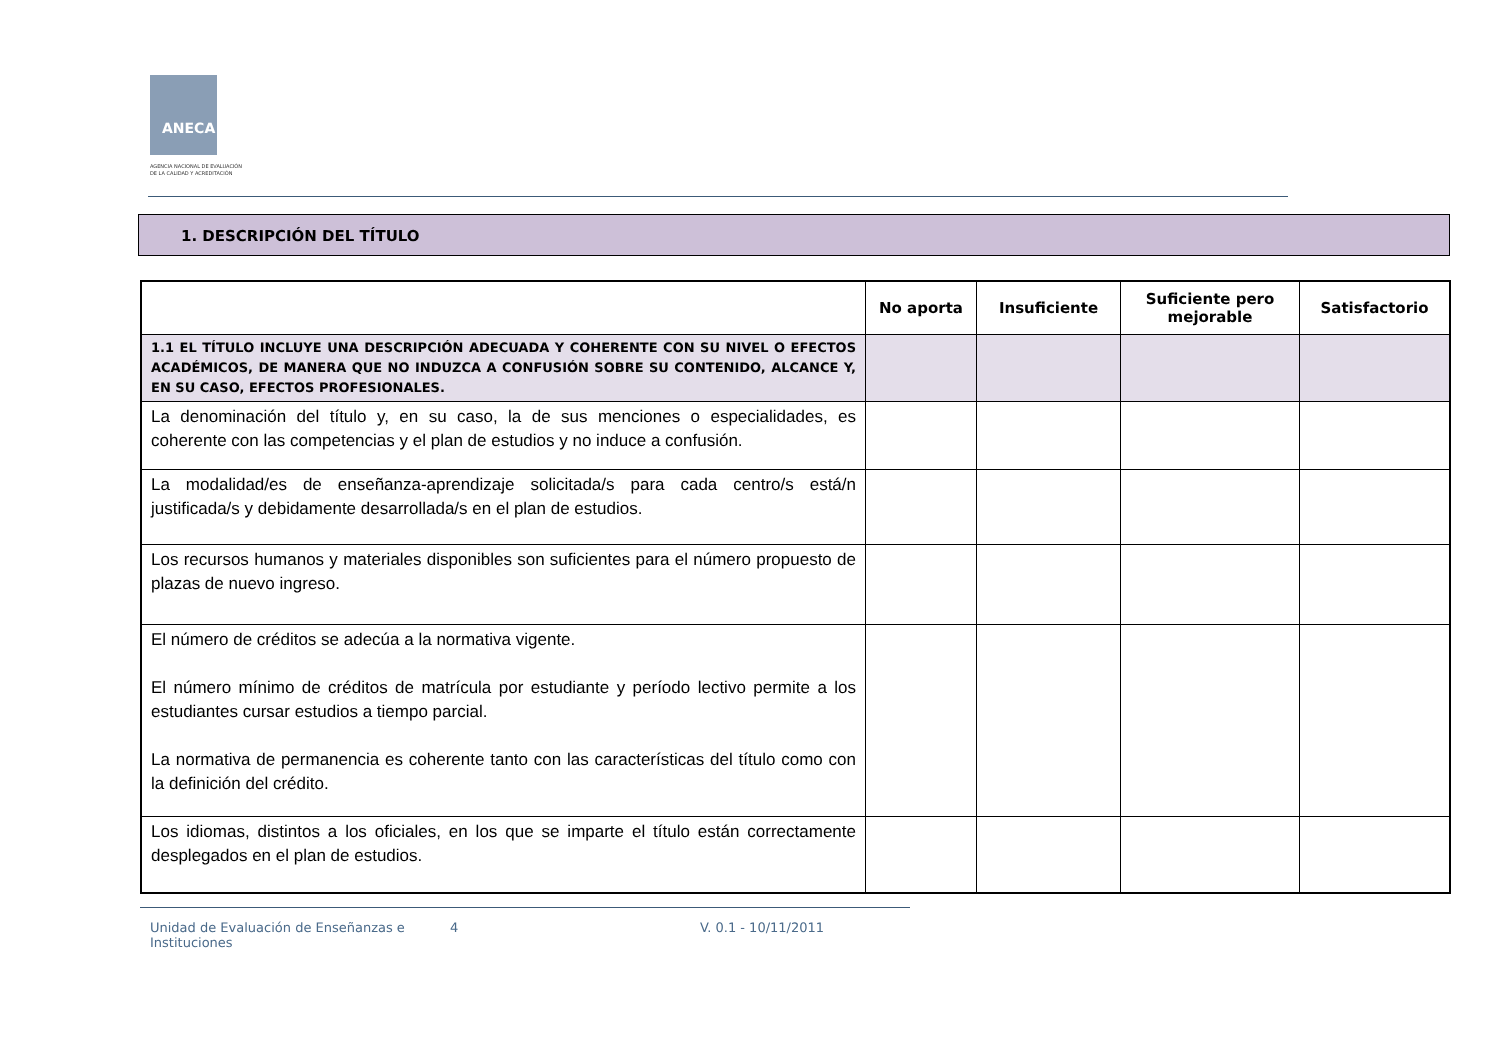ANECA
AGENCIA NACIONAL DE EVALUACIÓN
DE LA CALIDAD Y ACREDITACIÓN
1. DESCRIPCIÓN DEL TÍTULO
| | No aporta | Insuficiente | Suficiente pero mejorable | Satisfactorio |
| --- | --- | --- | --- | --- |
| 1.1 EL TÍTULO INCLUYE UNA DESCRIPCIÓN ADECUADA Y COHERENTE CON SU NIVEL O EFECTOS ACADÉMICOS, DE MANERA QUE NO INDUZCA A CONFUSIÓN SOBRE SU CONTENIDO, ALCANCE Y, EN SU CASO, EFECTOS PROFESIONALES. | | | | |
| La denominación del título y, en su caso, la de sus menciones o especialidades, es coherente con las competencias y el plan de estudios y no induce a confusión. | | | | |
| La modalidad/es de enseñanza-aprendizaje solicitada/s para cada centro/s está/n justificada/s y debidamente desarrollada/s en el plan de estudios. | | | | |
| Los recursos humanos y materiales disponibles son suficientes para el número propuesto de plazas de nuevo ingreso. | | | | |
| El número de créditos se adecúa a la normativa vigente. El número mínimo de créditos de matrícula por estudiante y período lectivo permite a los estudiantes cursar estudios a tiempo parcial. La normativa de permanencia es coherente tanto con las características del título como con la definición del crédito. | | | | |
| Los idiomas, distintos a los oficiales, en los que se imparte el título están correctamente desplegados en el plan de estudios. | | | | |
Unidad de Evaluación de Enseñanzas e Instituciones
4 V. 0.1 - 10/11/2011